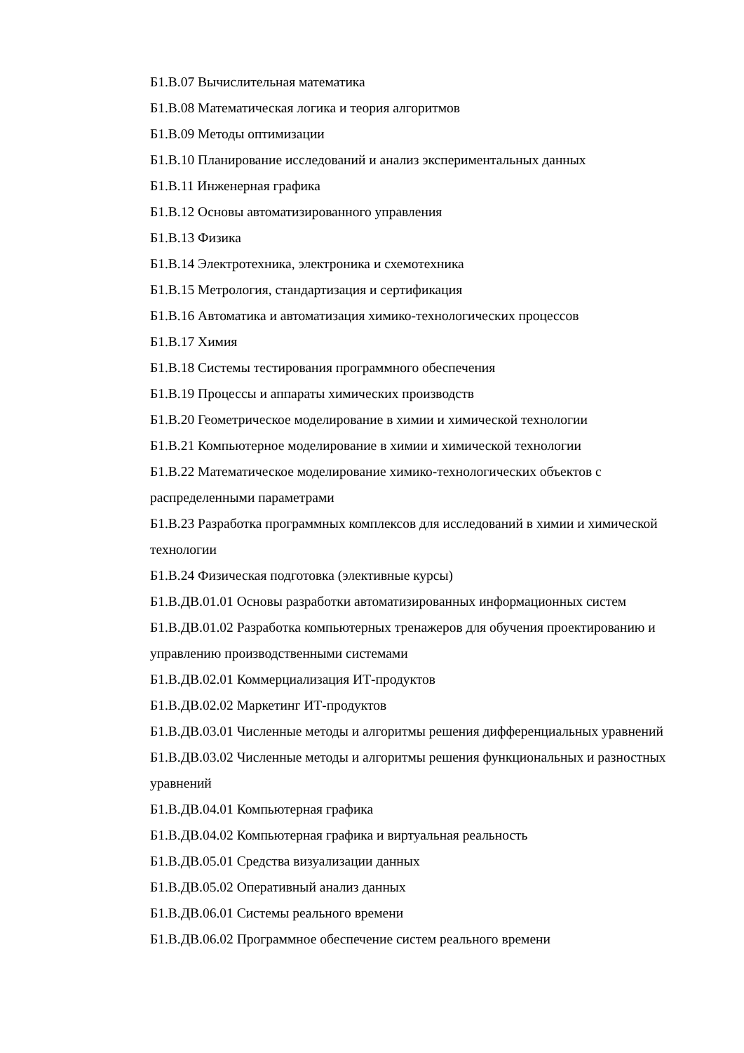Б1.В.07 Вычислительная математика
Б1.В.08 Математическая логика и теория алгоритмов
Б1.В.09 Методы оптимизации
Б1.В.10 Планирование исследований и анализ экспериментальных данных
Б1.В.11 Инженерная графика
Б1.В.12 Основы автоматизированного управления
Б1.В.13 Физика
Б1.В.14 Электротехника, электроника и схемотехника
Б1.В.15 Метрология, стандартизация и сертификация
Б1.В.16 Автоматика и автоматизация химико-технологических процессов
Б1.В.17 Химия
Б1.В.18 Системы тестирования программного обеспечения
Б1.В.19 Процессы и аппараты химических производств
Б1.В.20 Геометрическое моделирование в химии и химической технологии
Б1.В.21 Компьютерное моделирование в химии и химической технологии
Б1.В.22 Математическое моделирование химико-технологических объектов с распределенными параметрами
Б1.В.23 Разработка программных комплексов для исследований в химии и химической технологии
Б1.В.24 Физическая подготовка (элективные курсы)
Б1.В.ДВ.01.01 Основы разработки автоматизированных информационных систем
Б1.В.ДВ.01.02 Разработка компьютерных тренажеров для обучения проектированию и управлению производственными системами
Б1.В.ДВ.02.01 Коммерциализация ИТ-продуктов
Б1.В.ДВ.02.02 Маркетинг ИТ-продуктов
Б1.В.ДВ.03.01 Численные методы и алгоритмы решения дифференциальных уравнений
Б1.В.ДВ.03.02 Численные методы и алгоритмы решения функциональных и разностных уравнений
Б1.В.ДВ.04.01 Компьютерная графика
Б1.В.ДВ.04.02 Компьютерная графика и виртуальная реальность
Б1.В.ДВ.05.01 Средства визуализации данных
Б1.В.ДВ.05.02 Оперативный анализ данных
Б1.В.ДВ.06.01 Системы реального времени
Б1.В.ДВ.06.02 Программное обеспечение систем реального времени